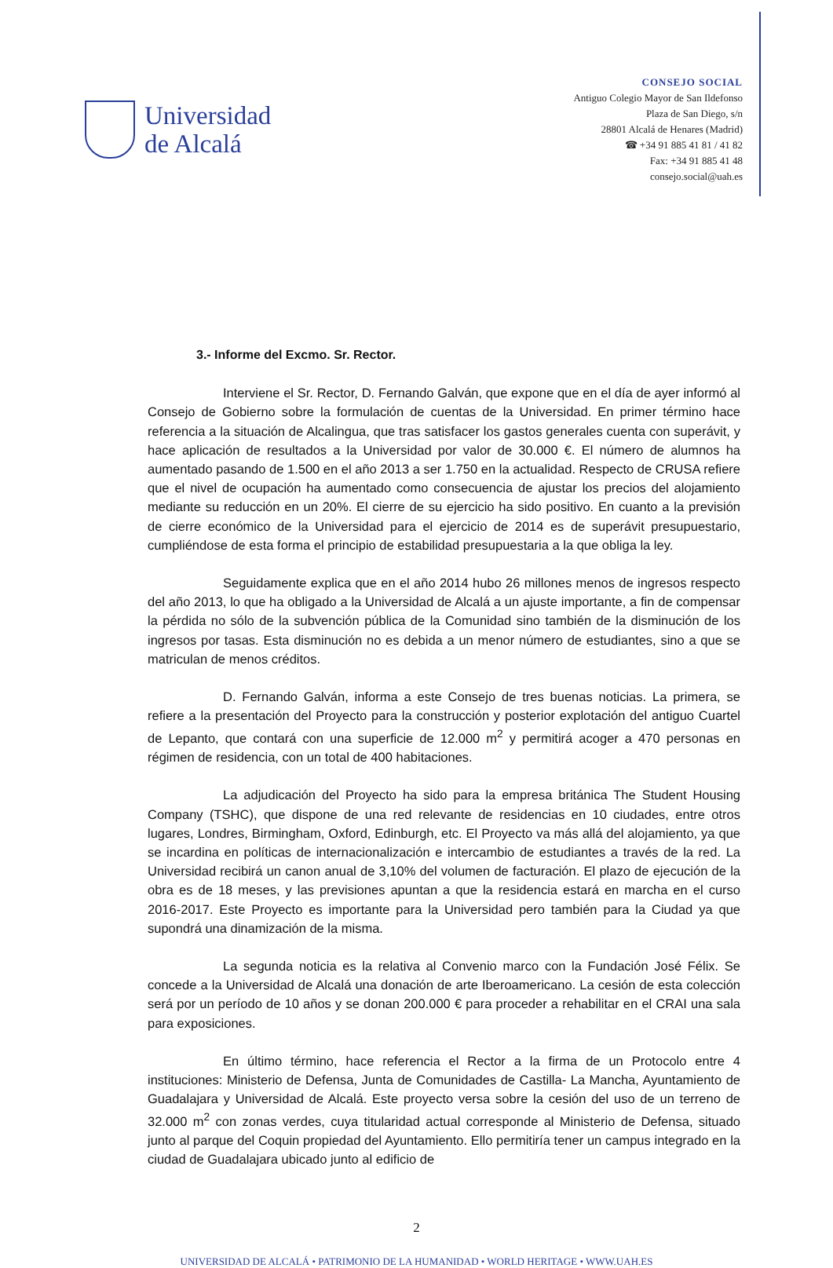Universidad
de Alcalá
CONSEJO SOCIAL
Antiguo Colegio Mayor de San Ildefonso
Plaza de San Diego, s/n
28801 Alcalá de Henares (Madrid)
☎ +34 91 885 41 81 / 41 82
Fax: +34 91 885 41 48
consejo.social@uah.es
3.- Informe del Excmo. Sr. Rector.
Interviene el Sr. Rector, D. Fernando Galván, que expone que en el día de ayer informó al Consejo de Gobierno sobre la formulación de cuentas de la Universidad. En primer término hace referencia a la situación de Alcalingua, que tras satisfacer los gastos generales cuenta con superávit, y hace aplicación de resultados a la Universidad por valor de 30.000 €. El número de alumnos ha aumentado pasando de 1.500 en el año 2013 a ser 1.750 en la actualidad. Respecto de CRUSA refiere que el nivel de ocupación ha aumentado como consecuencia de ajustar los precios del alojamiento mediante su reducción en un 20%. El cierre de su ejercicio ha sido positivo. En cuanto a la previsión de cierre económico de la Universidad para el ejercicio de 2014 es de superávit presupuestario, cumpliéndose de esta forma el principio de estabilidad presupuestaria a la que obliga la ley.
Seguidamente explica que en el año 2014 hubo 26 millones menos de ingresos respecto del año 2013, lo que ha obligado a la Universidad de Alcalá a un ajuste importante, a fin de compensar la pérdida no sólo de la subvención pública de la Comunidad sino también de la disminución de los ingresos por tasas. Esta disminución no es debida a un menor número de estudiantes, sino a que se matriculan de menos créditos.
D. Fernando Galván, informa a este Consejo de tres buenas noticias. La primera, se refiere a la presentación del Proyecto para la construcción y posterior explotación del antiguo Cuartel de Lepanto, que contará con una superficie de 12.000 m<sup>2</sup> y permitirá acoger a 470 personas en régimen de residencia, con un total de 400 habitaciones.
La adjudicación del Proyecto ha sido para la empresa británica The Student Housing Company (TSHC), que dispone de una red relevante de residencias en 10 ciudades, entre otros lugares, Londres, Birmingham, Oxford, Edinburgh, etc. El Proyecto va más allá del alojamiento, ya que se incardina en políticas de internacionalización e intercambio de estudiantes a través de la red. La Universidad recibirá un canon anual de 3,10% del volumen de facturación. El plazo de ejecución de la obra es de 18 meses, y las previsiones apuntan a que la residencia estará en marcha en el curso 2016-2017. Este Proyecto es importante para la Universidad pero también para la Ciudad ya que supondrá una dinamización de la misma.
La segunda noticia es la relativa al Convenio marco con la Fundación José Félix. Se concede a la Universidad de Alcalá una donación de arte Iberoamericano. La cesión de esta colección será por un período de 10 años y se donan 200.000 € para proceder a rehabilitar en el CRAI una sala para exposiciones.
En último término, hace referencia el Rector a la firma de un Protocolo entre 4 instituciones: Ministerio de Defensa, Junta de Comunidades de Castilla- La Mancha, Ayuntamiento de Guadalajara y Universidad de Alcalá. Este proyecto versa sobre la cesión del uso de un terreno de 32.000 m<sup>2</sup> con zonas verdes, cuya titularidad actual corresponde al Ministerio de Defensa, situado junto al parque del Coquin propiedad del Ayuntamiento. Ello permitiría tener un campus integrado en la ciudad de Guadalajara ubicado junto al edificio de
2
UNIVERSIDAD DE ALCALÁ • PATRIMONIO DE LA HUMANIDAD • WORLD HERITAGE • WWW.UAH.ES